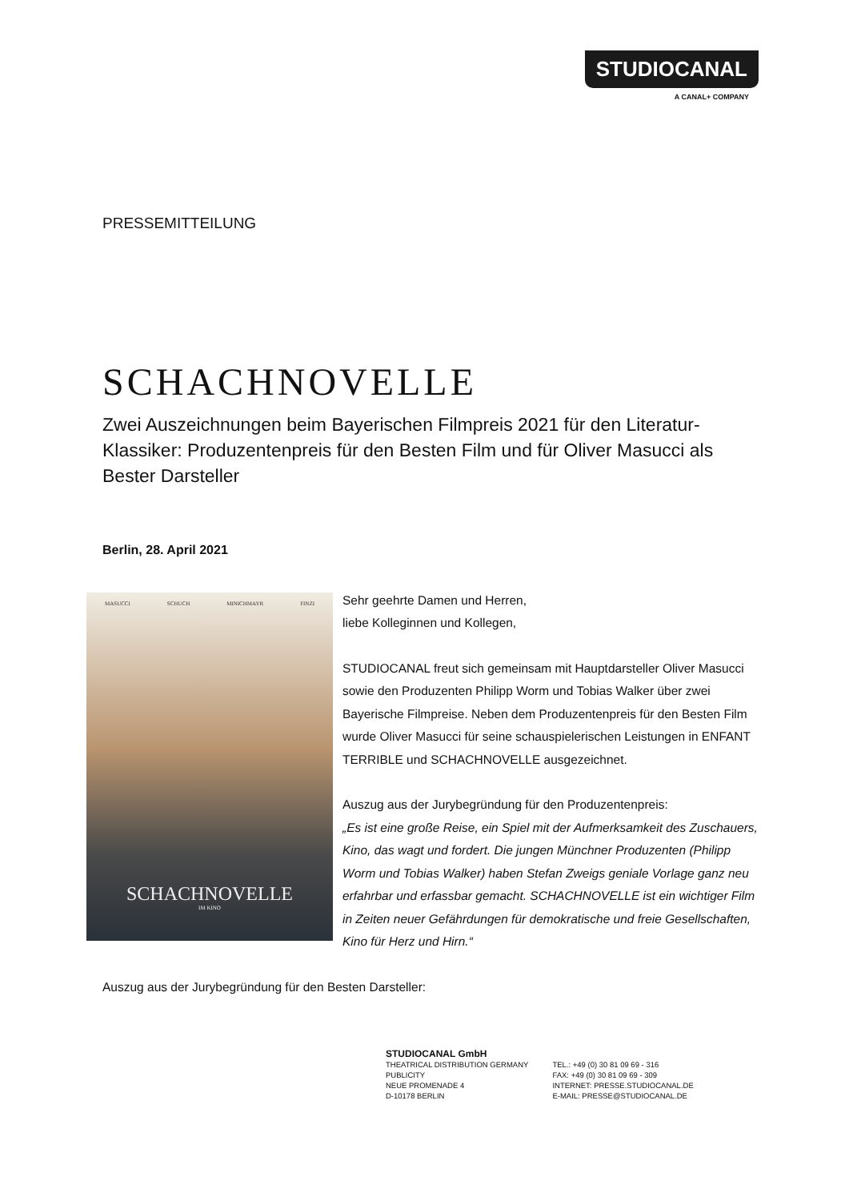STUDIOCANAL
A CANAL+ COMPANY
PRESSEMITTEILUNG
SCHACHNOVELLE
Zwei Auszeichnungen beim Bayerischen Filmpreis 2021 für den Literatur-Klassiker: Produzentenpreis für den Besten Film und für Oliver Masucci als Bester Darsteller
Berlin, 28. April 2021
MASUCCI SCHUCH MINICHMAYR FINZI
SCHACHNOVELLE
IM KINO
Sehr geehrte Damen und Herren,
liebe Kolleginnen und Kollegen,
STUDIOCANAL freut sich gemeinsam mit Hauptdarsteller Oliver Masucci sowie den Produzenten Philipp Worm und Tobias Walker über zwei Bayerische Filmpreise. Neben dem Produzentenpreis für den Besten Film wurde Oliver Masucci für seine schauspielerischen Leistungen in ENFANT TERRIBLE und SCHACHNOVELLE ausgezeichnet.
Auszug aus der Jurybegründung für den Produzentenpreis:
„Es ist eine große Reise, ein Spiel mit der Aufmerksamkeit des Zuschauers, Kino, das wagt und fordert. Die jungen Münchner Produzenten (Philipp Worm und Tobias Walker) haben Stefan Zweigs geniale Vorlage ganz neu erfahrbar und erfassbar gemacht. SCHACHNOVELLE ist ein wichtiger Film in Zeiten neuer Gefährdungen für demokratische und freie Gesellschaften, Kino für Herz und Hirn.“
Auszug aus der Jurybegründung für den Besten Darsteller:
STUDIOCANAL GmbH
THEATRICAL DISTRIBUTION GERMANY
PUBLICITY
NEUE PROMENADE 4
D-10178 BERLIN
TEL.: +49 (0) 30 81 09 69 - 316
FAX: +49 (0) 30 81 09 69 - 309
INTERNET: PRESSE.STUDIOCANAL.DE
E-MAIL: PRESSE@STUDIOCANAL.DE